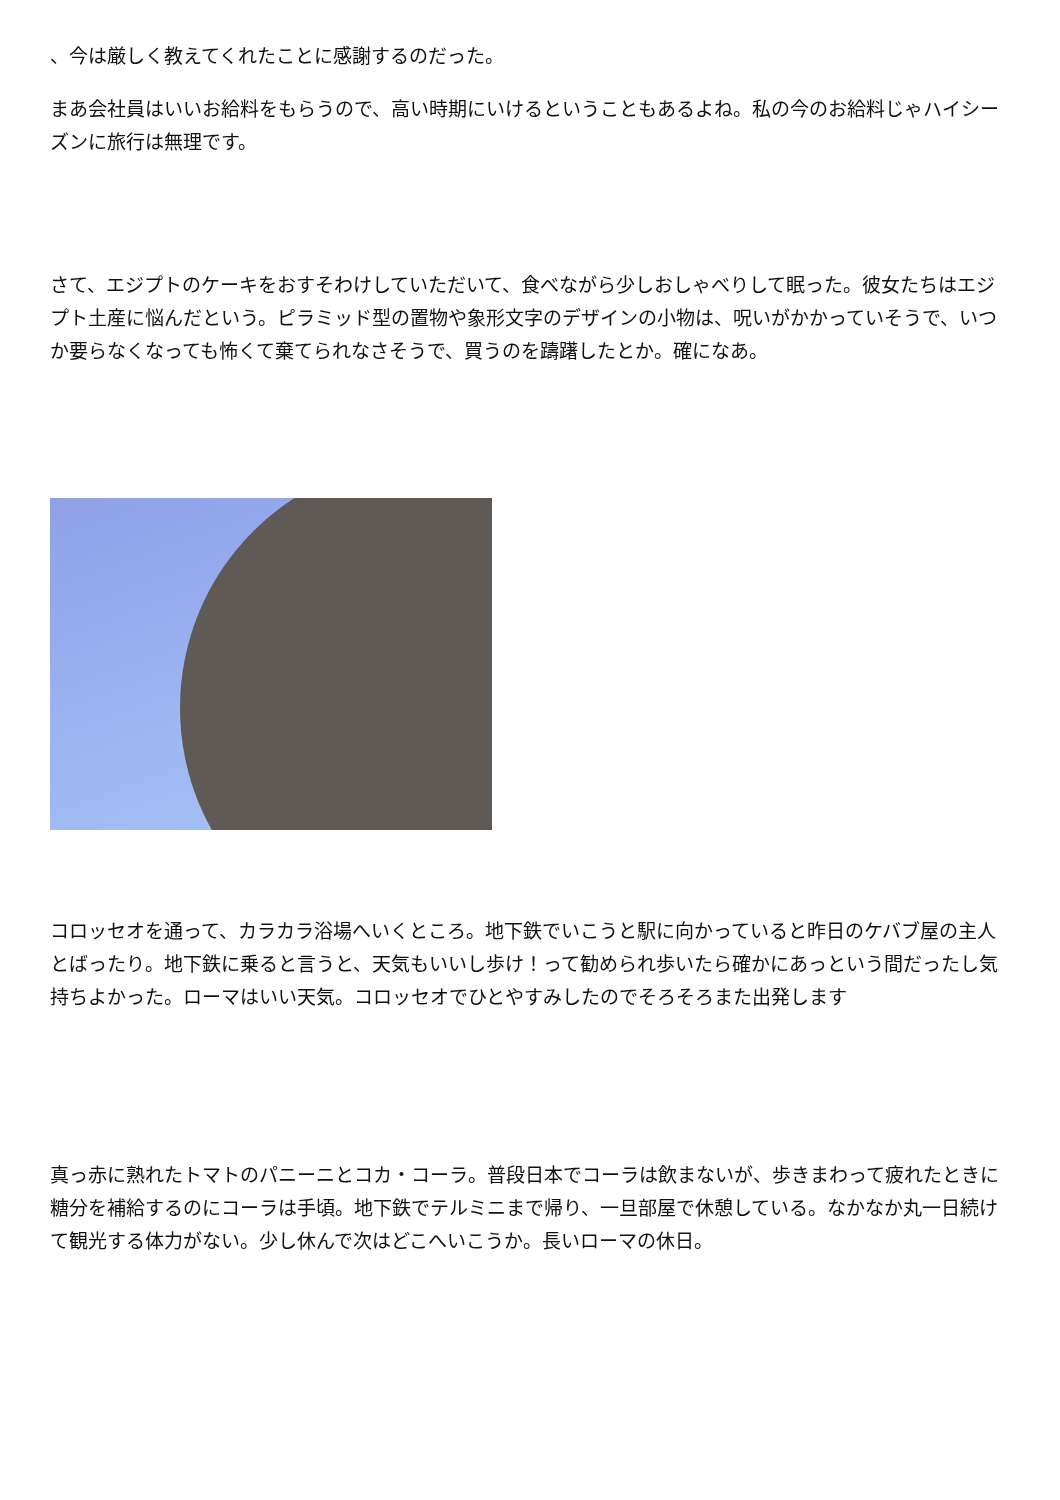、今は厳しく教えてくれたことに感謝するのだった。
まあ会社員はいいお給料をもらうので、高い時期にいけるということもあるよね。私の今のお給料じゃハイシーズンに旅行は無理です。
さて、エジプトのケーキをおすそわけしていただいて、食べながら少しおしゃべりして眠った。彼女たちはエジプト土産に悩んだという。ピラミッド型の置物や象形文字のデザインの小物は、呪いがかかっていそうで、いつか要らなくなっても怖くて棄てられなさそうで、買うのを躊躇したとか。確になあ。
コロッセオを通って、カラカラ浴場へいくところ。地下鉄でいこうと駅に向かっていると昨日のケバブ屋の主人とばったり。地下鉄に乗ると言うと、天気もいいし歩け！って勧められ歩いたら確かにあっという間だったし気持ちよかった。ローマはいい天気。コロッセオでひとやすみしたのでそろそろまた出発します
真っ赤に熟れたトマトのパニーニとコカ・コーラ。普段日本でコーラは飲まないが、歩きまわって疲れたときに糖分を補給するのにコーラは手頃。地下鉄でテルミニまで帰り、一旦部屋で休憩している。なかなか丸一日続けて観光する体力がない。少し休んで次はどこへいこうか。長いローマの休日。